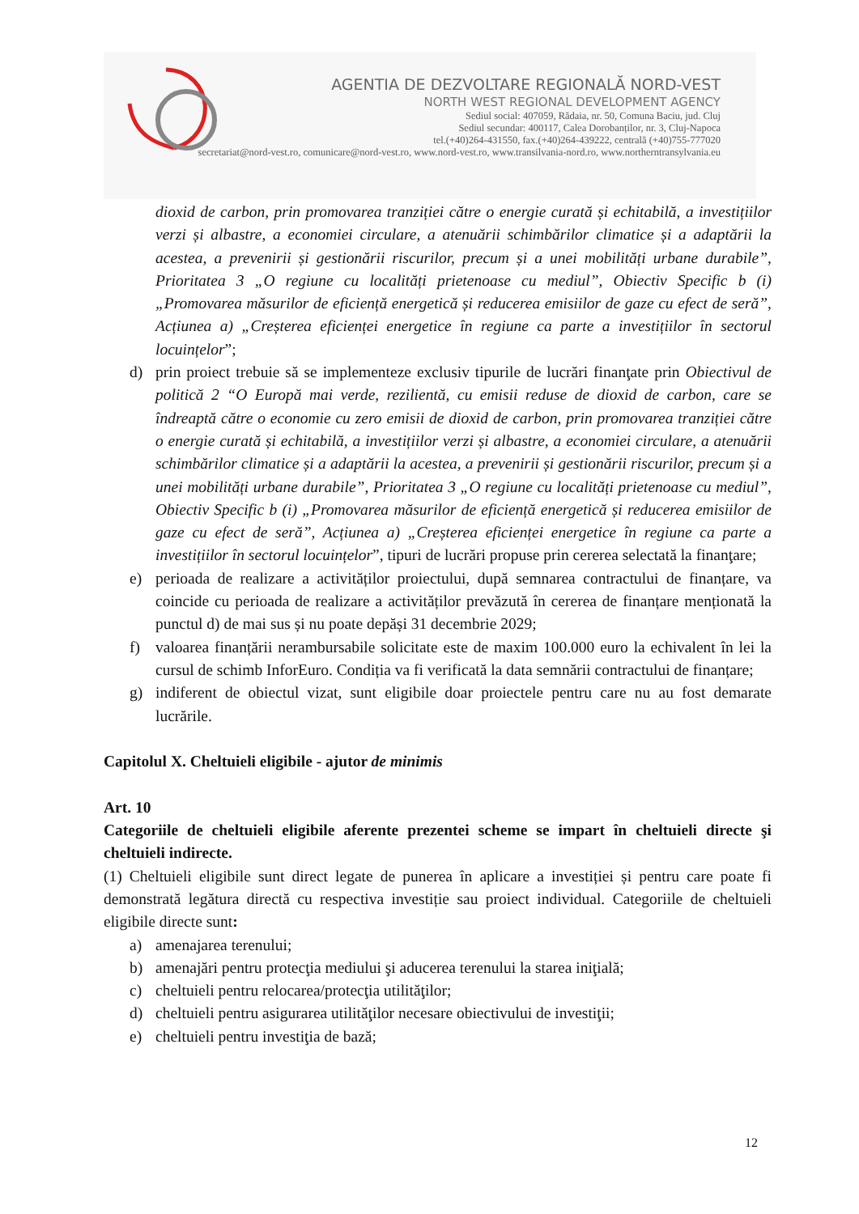AGENTIA DE DEZVOLTARE REGIONALĂ NORD-VEST
NORTH WEST REGIONAL DEVELOPMENT AGENCY
Sediul social: 407059, Rădaia, nr. 50, Comuna Baciu, jud. Cluj
Sediul secundar: 400117, Calea Dorobanților, nr. 3, Cluj-Napoca
tel.(+40)264-431550, fax.(+40)264-439222, centrală (+40)755-777020
secretariat@nord-vest.ro, comunicare@nord-vest.ro, www.nord-vest.ro, www.transilvania-nord.ro, www.northerntransylvania.eu
dioxid de carbon, prin promovarea tranziției către o energie curată și echitabilă, a investițiilor verzi și albastre, a economiei circulare, a atenuării schimbărilor climatice și a adaptării la acestea, a prevenirii și gestionării riscurilor, precum și a unei mobilități urbane durabile”, Prioritatea 3 „O regiune cu localități prietenoase cu mediul”, Obiectiv Specific b (i) „Promovarea măsurilor de eficiență energetică și reducerea emisiilor de gaze cu efect de seră”, Acțiunea a) „Creșterea eficienței energetice în regiune ca parte a investițiilor în sectorul locuințelor”;
d) prin proiect trebuie să se implementeze exclusiv tipurile de lucrări finanţate prin Obiectivul de politică 2 “O Europă mai verde, rezilientă, cu emisii reduse de dioxid de carbon, care se îndreaptă către o economie cu zero emisii de dioxid de carbon, prin promovarea tranziției către o energie curată și echitabilă, a investițiilor verzi și albastre, a economiei circulare, a atenuării schimbărilor climatice și a adaptării la acestea, a prevenirii și gestionării riscurilor, precum și a unei mobilități urbane durabile”, Prioritatea 3 „O regiune cu localități prietenoase cu mediul”, Obiectiv Specific b (i) „Promovarea măsurilor de eficiență energetică și reducerea emisiilor de gaze cu efect de seră”, Acțiunea a) „Creșterea eficienței energetice în regiune ca parte a investițiilor în sectorul locuințelor”, tipuri de lucrări propuse prin cererea selectată la finanţare;
e) perioada de realizare a activităților proiectului, după semnarea contractului de finanțare, va coincide cu perioada de realizare a activităților prevăzută în cererea de finanțare menționată la punctul d) de mai sus și nu poate depăși 31 decembrie 2029;
f) valoarea finanțării nerambursabile solicitate este de maxim 100.000 euro la echivalent în lei la cursul de schimb InforEuro. Condiția va fi verificată la data semnării contractului de finanțare;
g) indiferent de obiectul vizat, sunt eligibile doar proiectele pentru care nu au fost demarate lucrările.
Capitolul X. Cheltuieli eligibile - ajutor de minimis
Art. 10
Categoriile de cheltuieli eligibile aferente prezentei scheme se impart în cheltuieli directe şi cheltuieli indirecte.
(1) Cheltuieli eligibile sunt direct legate de punerea în aplicare a investiției și pentru care poate fi demonstrată legătura directă cu respectiva investiție sau proiect individual. Categoriile de cheltuieli eligibile directe sunt:
a) amenajarea terenului;
b) amenajări pentru protecţia mediului şi aducerea terenului la starea iniţială;
c) cheltuieli pentru relocarea/protecţia utilităţilor;
d) cheltuieli pentru asigurarea utilităţilor necesare obiectivului de investiţii;
e) cheltuieli pentru investiţia de bază;
12